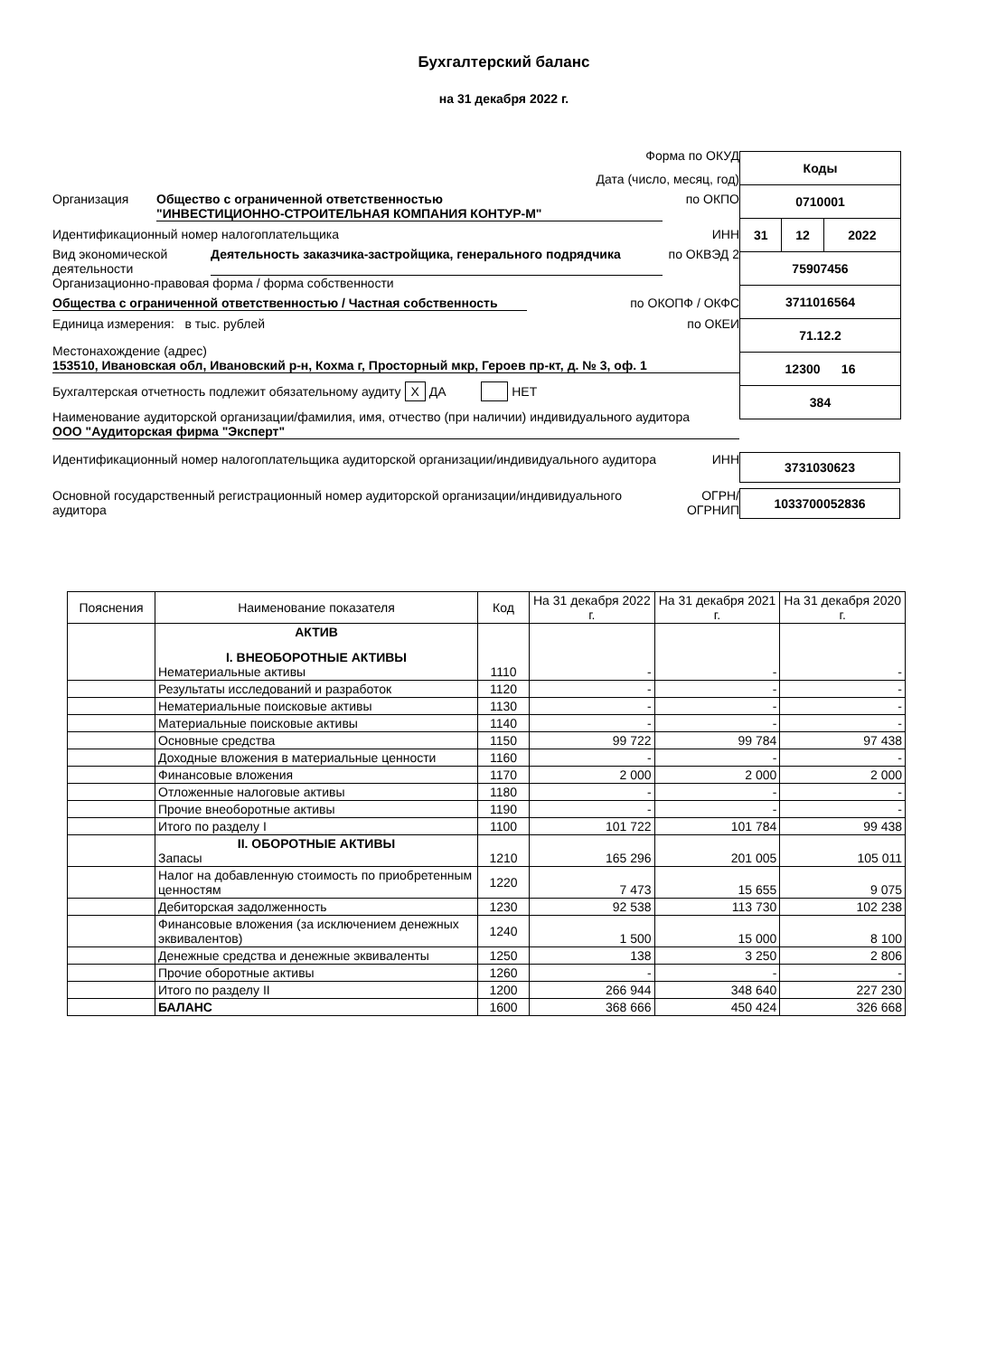Бухгалтерский баланс
на 31 декабря 2022 г.
| Коды | | |
| 0710001 | | |
| 31 | 12 | 2022 |
| 75907456 | | |
| 3711016564 | | |
| 71.12.2 | | |
| 12300 16 | | |
| 384 | | |
Форма по ОКУД
Дата (число, месяц, год)
Организация Общество с ограниченной ответственностью
"ИНВЕСТИЦИОННО-СТРОИТЕЛЬНАЯ КОМПАНИЯ КОНТУР-М" по ОКПО
Идентификационный номер налогоплательщика ИНН
Вид экономической деятельности Деятельность заказчика-застройщика, генерального подрядчика по ОКВЭД 2
Организационно-правовая форма / форма собственности
Общества с ограниченной ответственностью / Частная собственность по ОКОПФ / ОКФС
Единица измерения: в тыс. рублей по ОКЕИ
Местонахождение (адрес)
153510, Ивановская обл, Ивановский р-н, Кохма г, Просторный мкр, Героев пр-кт, д. № 3, оф. 1
Бухгалтерская отчетность подлежит обязательному аудиту X ДА НЕТ
Наименование аудиторской организации/фамилия, имя, отчество (при наличии) индивидуального аудитора
ООО "Аудиторская фирма "Эксперт"
Идентификационный номер налогоплательщика аудиторской организации/индивидуального аудитора ИНН 3731030623
Основной государственный регистрационный номер аудиторской организации/индивидуального аудитора ОГРН/ ОГРНИП 1033700052836
| Пояснения | Наименование показателя | Код | На 31 декабря 2022 г. | На 31 декабря 2021 г. | На 31 декабря 2020 г. |
| --- | --- | --- | --- | --- | --- |
| | АКТИВ I. ВНЕОБОРОТНЫЕ АКТИВЫ Нематериальные активы | 1110 | - | - | - |
| | Результаты исследований и разработок | 1120 | - | - | - |
| | Нематериальные поисковые активы | 1130 | - | - | - |
| | Материальные поисковые активы | 1140 | - | - | - |
| | Основные средства | 1150 | 99 722 | 99 784 | 97 438 |
| | Доходные вложения в материальные ценности | 1160 | - | - | - |
| | Финансовые вложения | 1170 | 2 000 | 2 000 | 2 000 |
| | Отложенные налоговые активы | 1180 | - | - | - |
| | Прочие внеоборотные активы | 1190 | - | - | - |
| | Итого по разделу I | 1100 | 101 722 | 101 784 | 99 438 |
| | II. ОБОРОТНЫЕ АКТИВЫ Запасы | 1210 | 165 296 | 201 005 | 105 011 |
| | Налог на добавленную стоимость по приобретенным ценностям | 1220 | 7 473 | 15 655 | 9 075 |
| | Дебиторская задолженность | 1230 | 92 538 | 113 730 | 102 238 |
| | Финансовые вложения (за исключением денежных эквивалентов) | 1240 | 1 500 | 15 000 | 8 100 |
| | Денежные средства и денежные эквиваленты | 1250 | 138 | 3 250 | 2 806 |
| | Прочие оборотные активы | 1260 | - | - | - |
| | Итого по разделу II | 1200 | 266 944 | 348 640 | 227 230 |
| | БАЛАНС | 1600 | 368 666 | 450 424 | 326 668 |